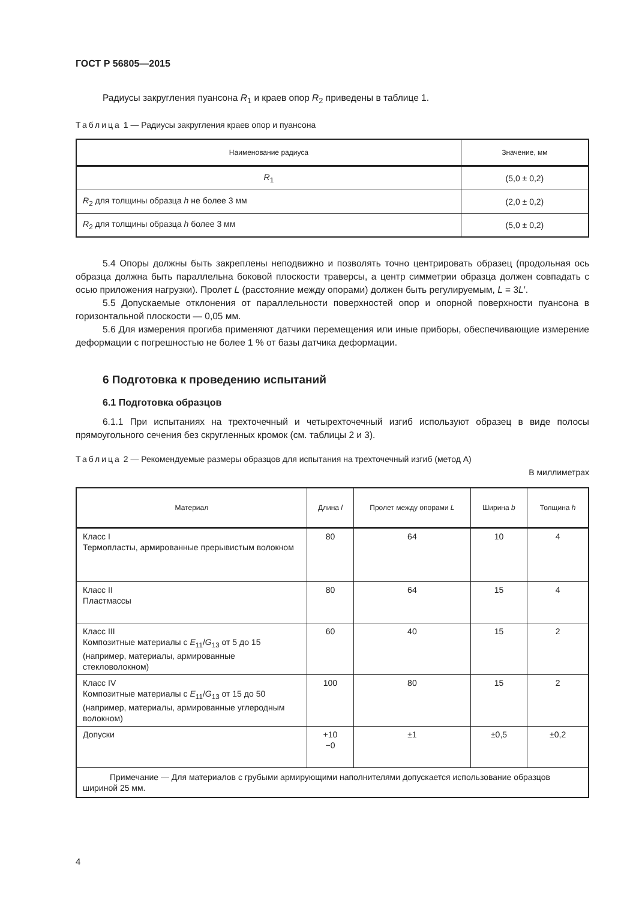ГОСТ Р 56805—2015
Радиусы закругления пуансона R<sub>1</sub> и краев опор R<sub>2</sub> приведены в таблице 1.
Таблица 1 — Радиусы закругления краев опор и пуансона
| Наименование радиуса | Значение, мм |
| --- | --- |
| R<sub>1</sub> | (5,0 ± 0,2) |
| R<sub>2</sub> для толщины образца h не более 3 мм | (2,0 ± 0,2) |
| R<sub>2</sub> для толщины образца h более 3 мм | (5,0 ± 0,2) |
5.4 Опоры должны быть закреплены неподвижно и позволять точно центрировать образец (продольная ось образца должна быть параллельна боковой плоскости траверсы, а центр симметрии образца должен совпадать с осью приложения нагрузки). Пролет L (расстояние между опорами) должен быть регулируемым, L = 3L′.
5.5 Допускаемые отклонения от параллельности поверхностей опор и опорной поверхности пуансона в горизонтальной плоскости — 0,05 мм.
5.6 Для измерения прогиба применяют датчики перемещения или иные приборы, обеспечивающие измерение деформации с погрешностью не более 1 % от базы датчика деформации.
6 Подготовка к проведению испытаний
6.1 Подготовка образцов
6.1.1 При испытаниях на трехточечный и четырехточечный изгиб используют образец в виде полосы прямоугольного сечения без скругленных кромок (см. таблицы 2 и 3).
Таблица 2 — Рекомендуемые размеры образцов для испытания на трехточечный изгиб (метод А)
В миллиметрах
| Материал | Длина l | Пролет между опорами L | Ширина b | Толщина h |
| --- | --- | --- | --- | --- |
| Класс I Термопласты, армированные прерывистым волокном | 80 | 64 | 10 | 4 |
| Класс II Пластмассы | 80 | 64 | 15 | 4 |
| Класс III Композитные материалы с E<sub>11</sub>/ G<sub>13</sub> от 5 до 15 (например, материалы, армированные стекловолокном) | 60 | 40 | 15 | 2 |
| Класс IV Композитные материалы с E<sub>11</sub>/ G<sub>13</sub> от 15 до 50 (например, материалы, армированные углеродным волокном) | 100 | 80 | 15 | 2 |
| Допуски | +10 −0 | ±1 | ±0,5 | ±0,2 |
| Примечание — Для материалов с грубыми армирующими наполнителями допускается использование образцов шириной 25 мм. | | | | |
4